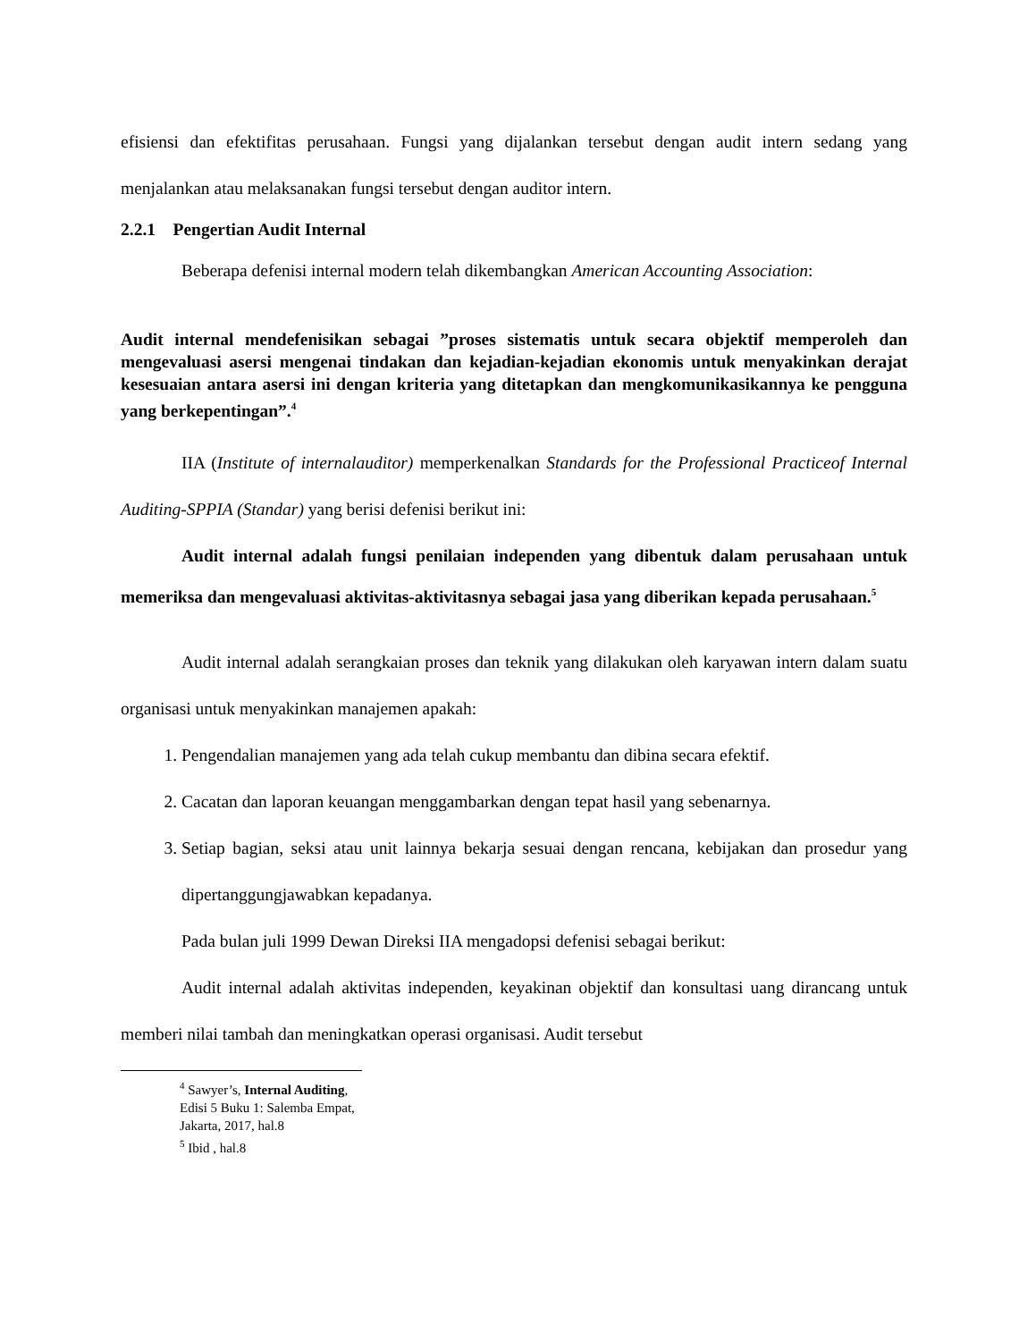efisiensi dan efektifitas perusahaan. Fungsi yang dijalankan tersebut dengan audit intern sedang yang menjalankan atau melaksanakan fungsi tersebut dengan auditor intern.
2.2.1 Pengertian Audit Internal
Beberapa defenisi internal modern telah dikembangkan American Accounting Association:
Audit internal mendefenisikan sebagai ”proses sistematis untuk secara objektif memperoleh dan mengevaluasi asersi mengenai tindakan dan kejadian-kejadian ekonomis untuk menyakinkan derajat kesesuaian antara asersi ini dengan kriteria yang ditetapkan dan mengkomunikasikannya ke pengguna yang berkepentingan”.<sup>4</sup>
IIA (Institute of internalauditor) memperkenalkan Standards for the Professional Practiceof Internal Auditing-SPPIA (Standar) yang berisi defenisi berikut ini:
Audit internal adalah fungsi penilaian independen yang dibentuk dalam perusahaan untuk memeriksa dan mengevaluasi aktivitas-aktivitasnya sebagai jasa yang diberikan kepada perusahaan.<sup>5</sup>
Audit internal adalah serangkaian proses dan teknik yang dilakukan oleh karyawan intern dalam suatu organisasi untuk menyakinkan manajemen apakah:
1. Pengendalian manajemen yang ada telah cukup membantu dan dibina secara efektif.
2. Cacatan dan laporan keuangan menggambarkan dengan tepat hasil yang sebenarnya.
3. Setiap bagian, seksi atau unit lainnya bekarja sesuai dengan rencana, kebijakan dan prosedur yang dipertanggungjawabkan kepadanya.
Pada bulan juli 1999 Dewan Direksi IIA mengadopsi defenisi sebagai berikut:
Audit internal adalah aktivitas independen, keyakinan objektif dan konsultasi uang dirancang untuk memberi nilai tambah dan meningkatkan operasi organisasi. Audit tersebut
<sup>4</sup> Sawyer’s, Internal Auditing, Edisi 5 Buku 1: Salemba Empat, Jakarta, 2017, hal.8
<sup>5</sup> Ibid , hal.8